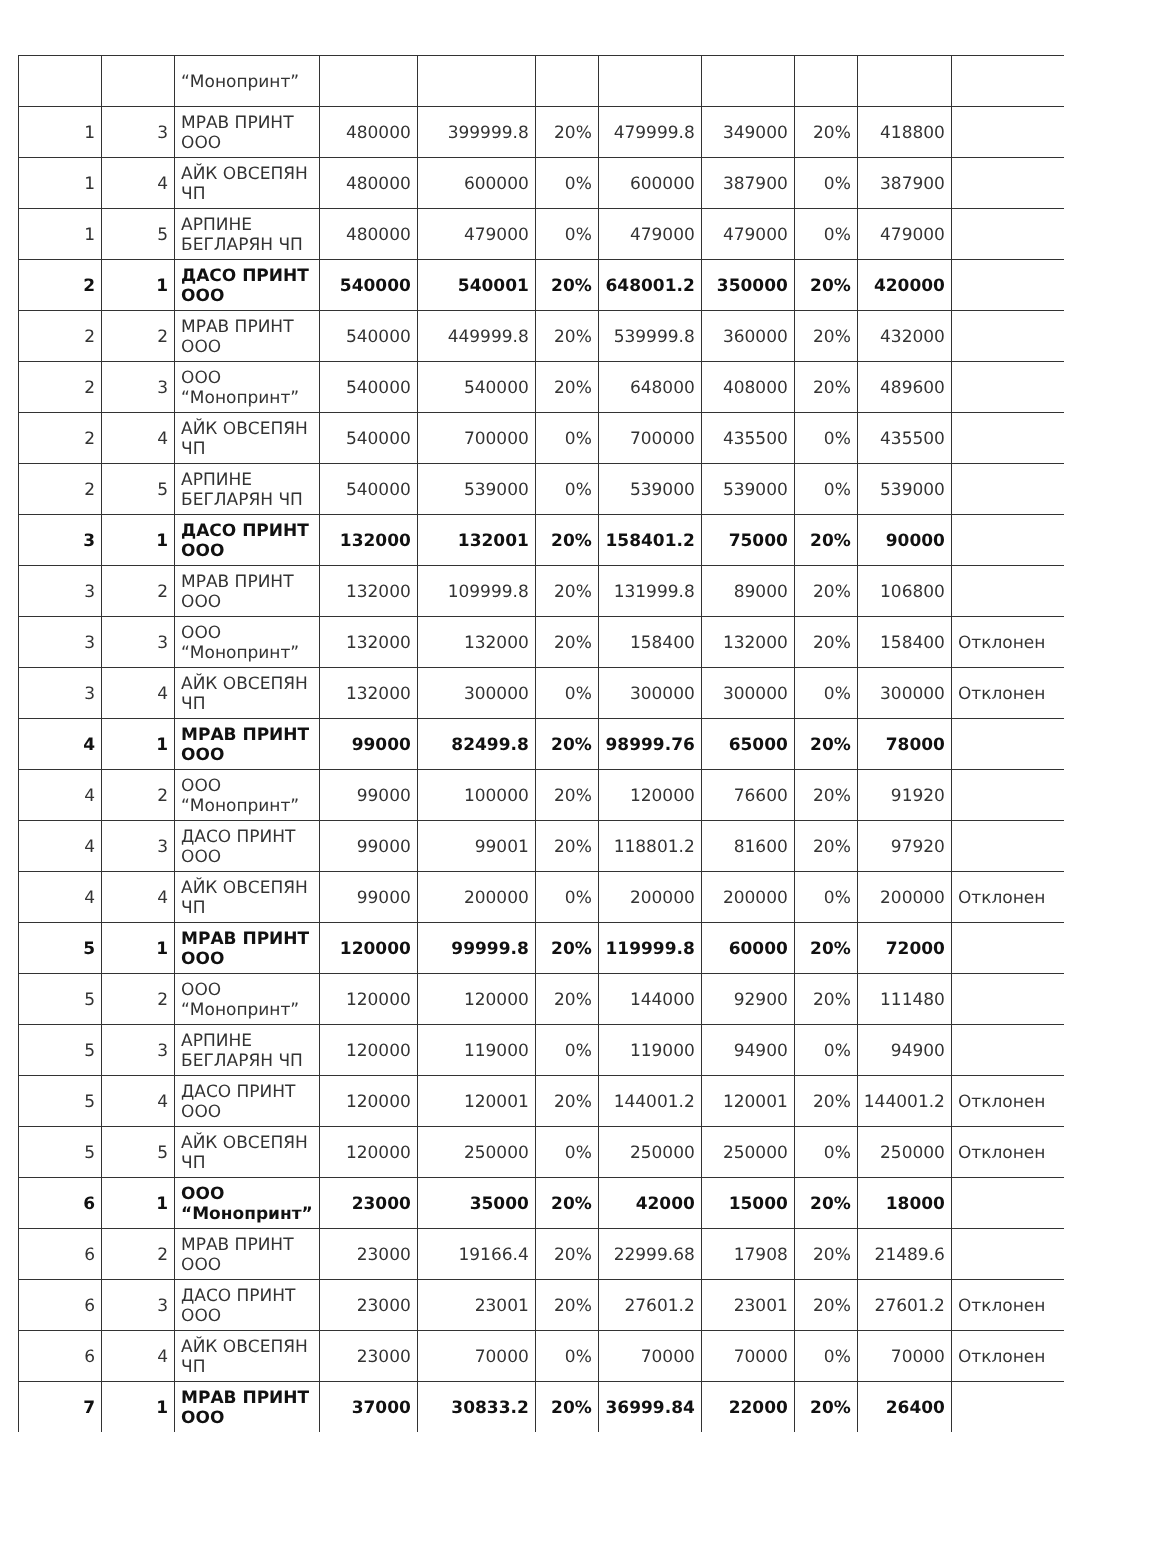| | | “Монопринт” | | | | | | | | |
| 1 | 3 | МРАВ ПРИНТ ООО | 480000 | 399999.8 | 20% | 479999.8 | 349000 | 20% | 418800 | |
| 1 | 4 | АЙК ОВСЕПЯН ЧП | 480000 | 600000 | 0% | 600000 | 387900 | 0% | 387900 | |
| 1 | 5 | АРПИНЕ БЕГЛАРЯН ЧП | 480000 | 479000 | 0% | 479000 | 479000 | 0% | 479000 | |
| 2 | 1 | ДАСО ПРИНТ ООО | 540000 | 540001 | 20% | 648001.2 | 350000 | 20% | 420000 | |
| 2 | 2 | МРАВ ПРИНТ ООО | 540000 | 449999.8 | 20% | 539999.8 | 360000 | 20% | 432000 | |
| 2 | 3 | ООО “Монопринт” | 540000 | 540000 | 20% | 648000 | 408000 | 20% | 489600 | |
| 2 | 4 | АЙК ОВСЕПЯН ЧП | 540000 | 700000 | 0% | 700000 | 435500 | 0% | 435500 | |
| 2 | 5 | АРПИНЕ БЕГЛАРЯН ЧП | 540000 | 539000 | 0% | 539000 | 539000 | 0% | 539000 | |
| 3 | 1 | ДАСО ПРИНТ ООО | 132000 | 132001 | 20% | 158401.2 | 75000 | 20% | 90000 | |
| 3 | 2 | МРАВ ПРИНТ ООО | 132000 | 109999.8 | 20% | 131999.8 | 89000 | 20% | 106800 | |
| 3 | 3 | ООО “Монопринт” | 132000 | 132000 | 20% | 158400 | 132000 | 20% | 158400 | Отклонен |
| 3 | 4 | АЙК ОВСЕПЯН ЧП | 132000 | 300000 | 0% | 300000 | 300000 | 0% | 300000 | Отклонен |
| 4 | 1 | МРАВ ПРИНТ ООО | 99000 | 82499.8 | 20% | 98999.76 | 65000 | 20% | 78000 | |
| 4 | 2 | ООО “Монопринт” | 99000 | 100000 | 20% | 120000 | 76600 | 20% | 91920 | |
| 4 | 3 | ДАСО ПРИНТ ООО | 99000 | 99001 | 20% | 118801.2 | 81600 | 20% | 97920 | |
| 4 | 4 | АЙК ОВСЕПЯН ЧП | 99000 | 200000 | 0% | 200000 | 200000 | 0% | 200000 | Отклонен |
| 5 | 1 | МРАВ ПРИНТ ООО | 120000 | 99999.8 | 20% | 119999.8 | 60000 | 20% | 72000 | |
| 5 | 2 | ООО “Монопринт” | 120000 | 120000 | 20% | 144000 | 92900 | 20% | 111480 | |
| 5 | 3 | АРПИНЕ БЕГЛАРЯН ЧП | 120000 | 119000 | 0% | 119000 | 94900 | 0% | 94900 | |
| 5 | 4 | ДАСО ПРИНТ ООО | 120000 | 120001 | 20% | 144001.2 | 120001 | 20% | 144001.2 | Отклонен |
| 5 | 5 | АЙК ОВСЕПЯН ЧП | 120000 | 250000 | 0% | 250000 | 250000 | 0% | 250000 | Отклонен |
| 6 | 1 | ООО “Монопринт” | 23000 | 35000 | 20% | 42000 | 15000 | 20% | 18000 | |
| 6 | 2 | МРАВ ПРИНТ ООО | 23000 | 19166.4 | 20% | 22999.68 | 17908 | 20% | 21489.6 | |
| 6 | 3 | ДАСО ПРИНТ ООО | 23000 | 23001 | 20% | 27601.2 | 23001 | 20% | 27601.2 | Отклонен |
| 6 | 4 | АЙК ОВСЕПЯН ЧП | 23000 | 70000 | 0% | 70000 | 70000 | 0% | 70000 | Отклонен |
| 7 | 1 | МРАВ ПРИНТ ООО | 37000 | 30833.2 | 20% | 36999.84 | 22000 | 20% | 26400 | |